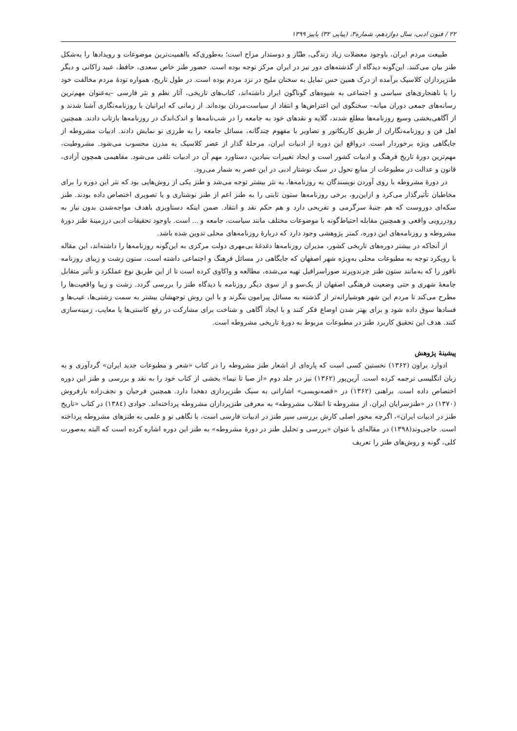۲۲ / فنون ادبی، سال دوازدهم، شماره۳، (پیاپی ۳۲) پاییز ۱۳۹۹
طبیعت مردم ایران، باوجود معضلات زیاد زندگی، طنّاز و دوستدار مزاح است؛ به‌طوری‌که بااهمیت‌ترین موضوعات و رویدادها را به‌شکل طنز بیان می‌کنند. این‌گونه دیدگاه از گذشته‌های دور نیز در ایران مرکز توجه بوده است. حضور طنز خاص سعدی، حافظ، عبید زاکانی و دیگر طنزپردازان کلاسیک برآمده از درک همین حس تمایل به سخنان ملیح در نزد مردم بوده است. در طول تاریخ، همواره تودهٔ مردم مخالفت خود را با ناهنجاری‌های سیاسی و اجتماعی به شیوه‌های گوناگون ابراز داشته‌اند، کتاب‌های تاریخی، آثار نظم و نثر فارسی –به‌عنوان مهم‌ترین رسانه‌های جمعی دوران میانه– سخنگوی این اعتراض‌ها و انتقاد از سیاست‌مردان بوده‌اند. از زمانی که ایرانیان با روزنامه‌نگاری آشنا شدند و از آگاهی‌بخشی وسیع روزنامه‌ها مطلع شدند، گلایه و نقدهای خود به جامعه را در شب‌نامه‌ها و اندک‌اندک در روزنامه‌ها بازتاب دادند. همچنین اهل فن و روزنامه‌نگاران از طریق کاریکاتور و تصاویر با مفهوم چندگانه، مسائل جامعه را به طرزی نو نمایش دادند. ادبیات مشروطه از جایگاهی ویژه برخوردار است. درواقع این دوره از ادبیات ایران، مرحلهٔ گذار از عصر کلاسیک به مدرن محسوب می‌شود. مشروطیت، مهم‌ترین دورهٔ تاریخ فرهنگ و ادبیات کشور است و ایجاد تغییرات بنیادین، دستاورد مهم آن در ادبیات تلقی می‌شود. مفاهیمی همچون آزادی، قانون و عدالت در مطبوعات از منابع تحول در سبک نوشتار ادبی در این عصر به شمار می‌رود.
در دورهٔ مشروطه با روی آوردن نویسندگان به روزنامه‌ها، به نثر بیشتر توجه می‌شد و طنز یکی از روش‌هایی بود که نثر این دوره را برای مخاطبان تأثیرگذار می‌کرد و ازاین‌رو، برخی روزنامه‌ها ستون ثابتی را به طنز اعم از طنز نوشتاری و یا تصویری اختصاص داده بودند. طنز سکه‌ای دوروست که هم جنبهٔ سرگرمی و تفریحی دارد و هم حکم نقد و انتقاد. ضمن اینکه دستاویزی باهدف مواجه‌شدن بدون نیاز به رودررویی واقعی و همچنین مقابله احتیاط‌گونه با موضوعات مختلف مانند سیاست، جامعه و ... است. باوجود تحقیقات ادبی درزمینهٔ طنز دورهٔ مشروطه و روزنامه‌های این دوره، کمتر پژوهشی وجود دارد که دربارهٔ روزنامه‌های محلی تدوین شده باشد.
از آنجاکه در بیشتر دوره‌های تاریخی کشور، مدیران روزنامه‌ها دغدغهٔ بی‌مهری دولت مرکزی به این‌گونه روزنامه‌ها را داشته‌اند، این مقاله با رویکرد توجه به مطبوعات محلی به‌ویژه شهر اصفهان که جایگاهی در مسائل فرهنگ و اجتماعی داشته است، ستون زشت و زیبای روزنامه ناقور را که به‌مانند ستون طنز چرندوپرند صوراسرافیل تهیه می‌شده، مطالعه و واکاوی کرده است تا از این طریق نوع عملکرد و تأثیر متقابل جامعهٔ شهری و حتی وضعیت فرهنگی اصفهان از یک‌سو و از سوی دیگر روزنامه با دیدگاه طنز را بررسی گردد. زشت و زیبا واقعیت‌ها را مطرح می‌کند تا مردم این شهر هوشیارانه‌تر از گذشته به مسائل پیرامون بنگرند و با این روش توجهشان بیشتر به سمت زشتی‌ها، عیب‌ها و فسادها سوق داده شود و برای بهتر شدن اوضاع فکر کنند و با ایجاد آگاهی و شناخت برای مشارکت در رفع کاستی‌ها یا معایب، زمینه‌سازی کنند. هدف این تحقیق کاربرد طنز در مطبوعات مربوط به دورهٔ تاریخی مشروطه است.
پیشینهٔ پژوهش
ادوارد براون (۱۳۶۲) نخستین کسی است که پاره‌ای از اشعار طنز مشروطه را در کتاب «شعر و مطبوعات جدید ایران» گردآوری و به زبان انگلیسی ترجمه کرده است. آرین‌پور (۱۳۶۲) نیز در جلد دوم «از صبا تا نیما» بخشی از کتاب خود را به نقد و بررسی و طنز این دوره اختصاص داده است. براهنی (۱۳۶۲) در «قصه‌نویسی» اشاراتی به سبک طنزپردازی دهخدا دارد. همچنین فرجیان و نجف‌زاده بارفروش (۱۳۷۰) در «طنزسرایان ایران، از مشروطه تا انقلاب مشروطه» به معرفی طنزپردازان مشروطه پرداخته‌اند. جوادی (۱۳۸٤) در کتاب «تاریخ طنز در ادبیات ایران»، اگرچه محور اصلی کارش بررسی سیر طنز در ادبیات فارسی است، با نگاهی نو و علمی به طنزهای مشروطه پرداخته است. حاجی‌وند(۱۳۹۸) در مقاله‌ای با عنوان «بررسی و تحلیل طنز در دورهٔ مشروطه» به طنز این دوره اشاره کرده است که البته به‌صورت کلی، گونه و روش‌های طنز را تعریف